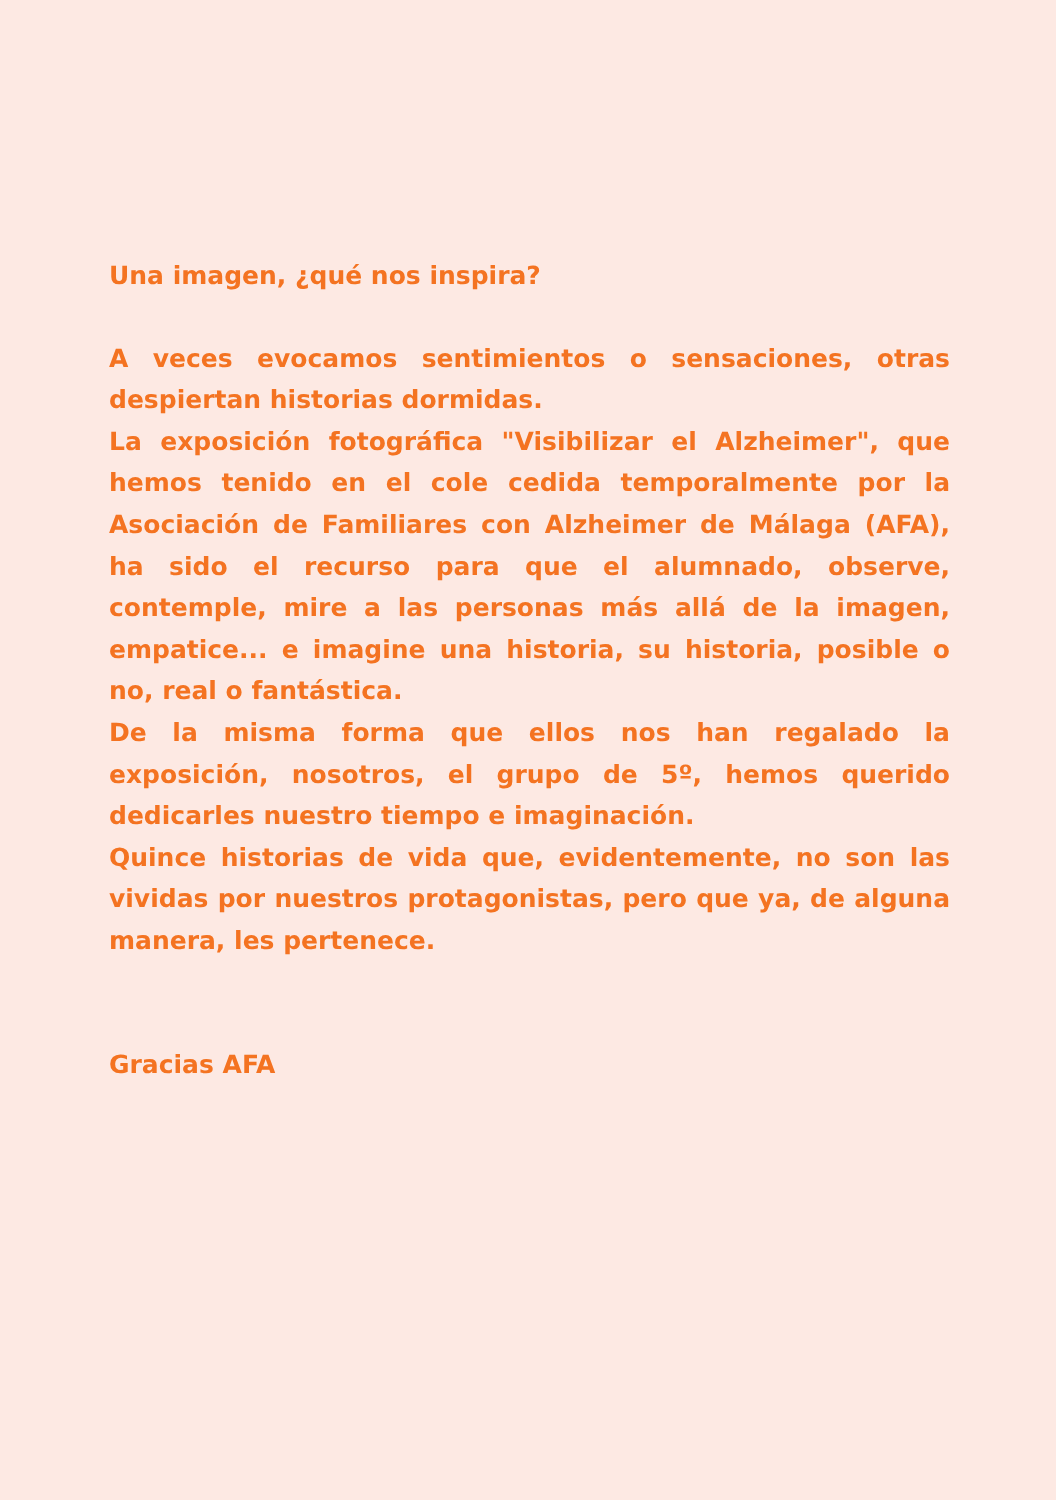Una imagen, ¿qué nos inspira?
A veces evocamos sentimientos o sensaciones, otras despiertan historias dormidas.
La exposición fotográfica "Visibilizar el Alzheimer", que hemos tenido en el cole cedida temporalmente por la Asociación de Familiares con Alzheimer de Málaga (AFA), ha sido el recurso para que el alumnado, observe, contemple, mire a las personas más allá de la imagen, empatice... e imagine una historia, su historia, posible o no, real o fantástica.
De la misma forma que ellos nos han regalado la exposición, nosotros, el grupo de 5º, hemos querido dedicarles nuestro tiempo e imaginación.
Quince historias de vida que, evidentemente, no son las vividas por nuestros protagonistas, pero que ya, de alguna manera, les pertenece.
Gracias AFA